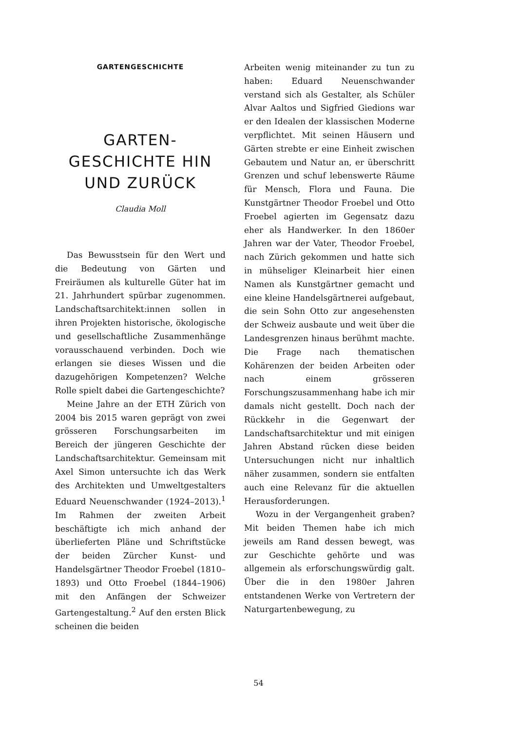GARTENGESCHICHTE
GARTEN-
GESCHICHTE HIN
UND ZURÜCK
Claudia Moll
Das Bewusstsein für den Wert und die Bedeutung von Gärten und Freiräumen als kulturelle Güter hat im 21. Jahrhundert spürbar zuge­nommen. Landschaftsarchitekt:innen sollen in ihren Projekten historische, ökologische und gesellschaftliche Zu­sammenhänge vorausschauend ver­binden. Doch wie erlangen sie dieses Wissen und die dazugehörigen Kom­petenzen? Welche Rolle spielt dabei die Gartengeschichte?
Meine Jahre an der ETH Zürich von 2004 bis 2015 waren geprägt von zwei grösseren Forschungsarbeiten im Bereich der jüngeren Geschichte der Landschaftsarchitektur. Gemein­sam mit Axel Simon untersuchte ich das Werk des Architekten und Um­weltgestalters Eduard Neuenschwan­der (1924–2013).<sup>1</sup> Im Rahmen der zweiten Arbeit beschäftigte ich mich anhand der überlieferten Pläne und Schriftstücke der beiden Zürcher Kunst- und Handelsgärtner Theodor Froebel (1810–1893) und Otto Froebel (1844–1906) mit den Anfängen der Schweizer Gartengestaltung.<sup>2</sup> Auf den ersten Blick scheinen die beiden
Arbeiten wenig miteinander zu tun zu haben: Eduard Neuenschwander verstand sich als Gestalter, als Schüler Alvar Aaltos und Sigfried Giedions war er den Idealen der klassischen Moderne verpflichtet. Mit seinen Häusern und Gärten strebte er eine Einheit zwischen Gebautem und Natur an, er überschritt Grenzen und schuf lebenswerte Räume für Mensch, Flora und Fauna. Die Kunstgärtner Theodor Froebel und Otto Froebel agierten im Gegensatz dazu eher als Handwerker. In den 1860er Jahren war der Vater, Theodor Froebel, nach Zürich gekommen und hatte sich in mühseliger Kleinarbeit hier einen Namen als Kunstgärtner ge­macht und eine kleine Handels­gärtnerei aufgebaut, die sein Sohn Otto zur angesehensten der Schweiz ausbaute und weit über die Landes­grenzen hinaus berühmt machte. Die Frage nach thematischen Kohären­zen der beiden Arbeiten oder nach einem grösseren Forschungszusam­menhang habe ich mir damals nicht gestellt. Doch nach der Rückkehr in die Gegenwart der Landschafts­architektur und mit einigen Jahren Abstand rücken diese beiden Unter­suchungen nicht nur inhaltlich nä­her zusammen, sondern sie entfalten auch eine Relevanz für die aktuellen Herausforderungen.
Wozu in der Vergangenheit gra­ben? Mit beiden Themen habe ich mich jeweils am Rand dessen bewegt, was zur Geschichte gehörte und was allgemein als erforschungswürdig galt. Über die in den 1980er Jah­ren entstandenen Werke von Vertre­tern der Naturgartenbewegung, zu
54